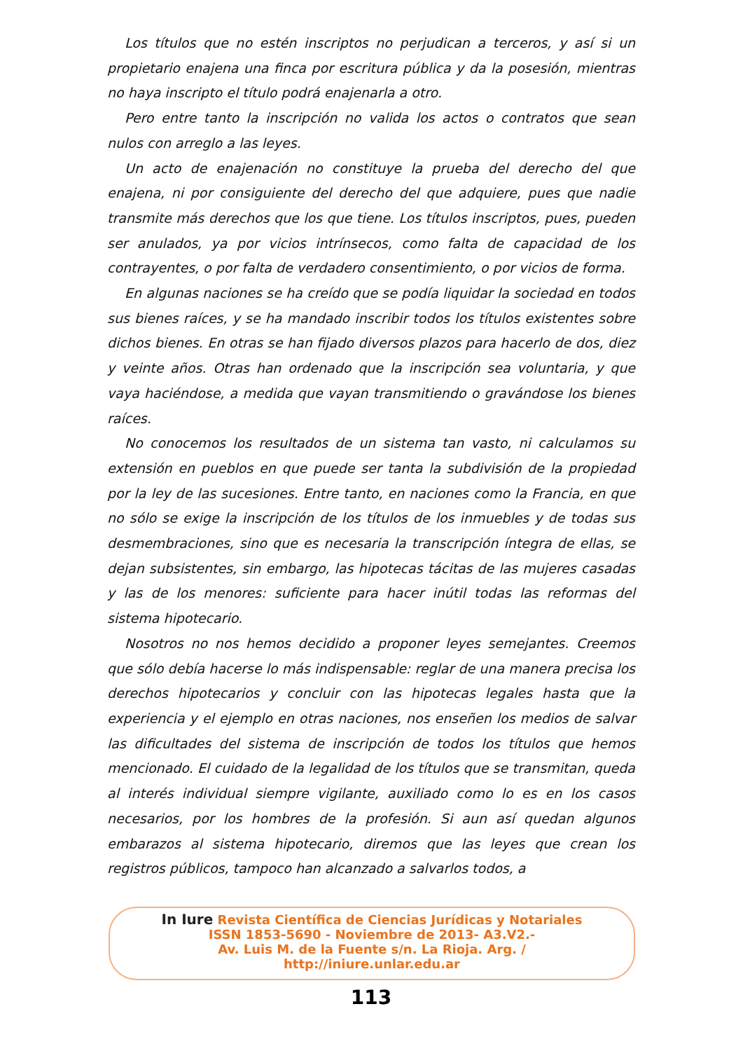Los títulos que no estén inscriptos no perjudican a terceros, y así si un propietario enajena una finca por escritura pública y da la posesión, mientras no haya inscripto el título podrá enajenarla a otro.
Pero entre tanto la inscripción no valida los actos o contratos que sean nulos con arreglo a las leyes.
Un acto de enajenación no constituye la prueba del derecho del que enajena, ni por consiguiente del derecho del que adquiere, pues que nadie transmite más derechos que los que tiene. Los títulos inscriptos, pues, pueden ser anulados, ya por vicios intrínsecos, como falta de capacidad de los contrayentes, o por falta de verdadero consentimiento, o por vicios de forma.
En algunas naciones se ha creído que se podía liquidar la sociedad en todos sus bienes raíces, y se ha mandado inscribir todos los títulos existentes sobre dichos bienes. En otras se han fijado diversos plazos para hacerlo de dos, diez y veinte años. Otras han ordenado que la inscripción sea voluntaria, y que vaya haciéndose, a medida que vayan transmitiendo o gravándose los bienes raíces.
No conocemos los resultados de un sistema tan vasto, ni calculamos su extensión en pueblos en que puede ser tanta la subdivisión de la propiedad por la ley de las sucesiones. Entre tanto, en naciones como la Francia, en que no sólo se exige la inscripción de los títulos de los inmuebles y de todas sus desmembraciones, sino que es necesaria la transcripción íntegra de ellas, se dejan subsistentes, sin embargo, las hipotecas tácitas de las mujeres casadas y las de los menores: suficiente para hacer inútil todas las reformas del sistema hipotecario.
Nosotros no nos hemos decidido a proponer leyes semejantes. Creemos que sólo debía hacerse lo más indispensable: reglar de una manera precisa los derechos hipotecarios y concluir con las hipotecas legales hasta que la experiencia y el ejemplo en otras naciones, nos enseñen los medios de salvar las dificultades del sistema de inscripción de todos los títulos que hemos mencionado. El cuidado de la legalidad de los títulos que se transmitan, queda al interés individual siempre vigilante, auxiliado como lo es en los casos necesarios, por los hombres de la profesión. Si aun así quedan algunos embarazos al sistema hipotecario, diremos que las leyes que crean los registros públicos, tampoco han alcanzado a salvarlos todos, a
In Iure Revista Científica de Ciencias Jurídicas y Notariales
ISSN 1853-5690 - Noviembre de 2013- A3.V2.-
Av. Luis M. de la Fuente s/n. La Rioja. Arg. /
http://iniure.unlar.edu.ar
113